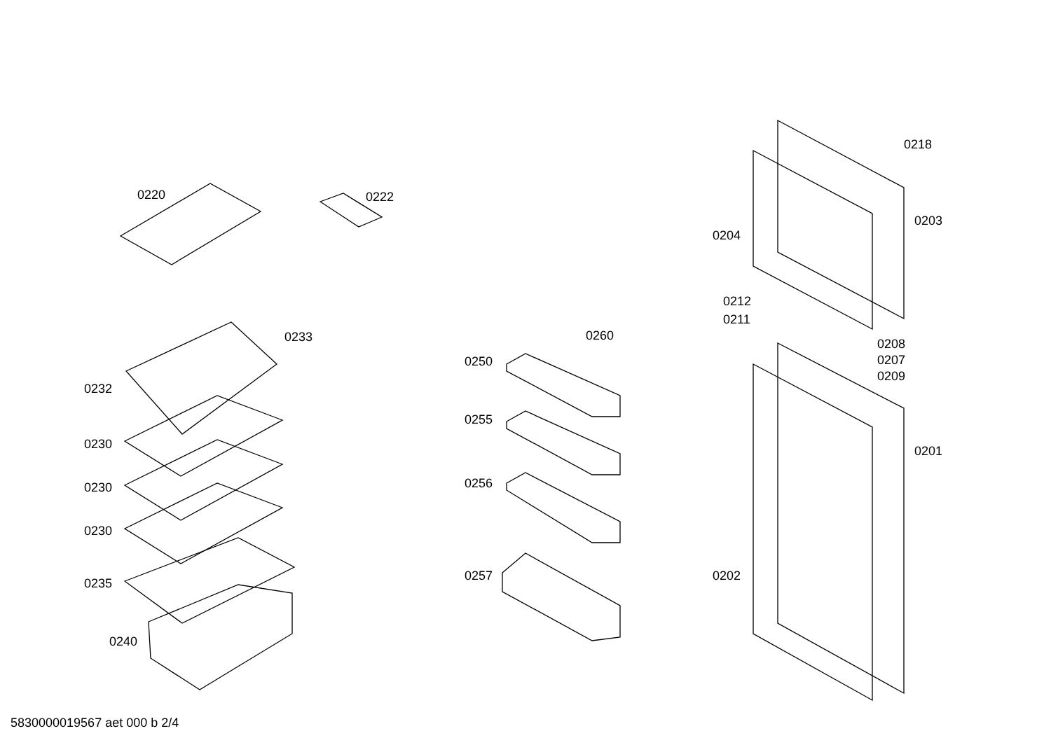0220 0222
0218
0203
0204
0212
0211
0233 0260
0208
0207
0209
0250
0232
0255
0230 0201
0256
0230
0230
0202
0257
0235
0240
5830000019567 aet 000 b 2/4